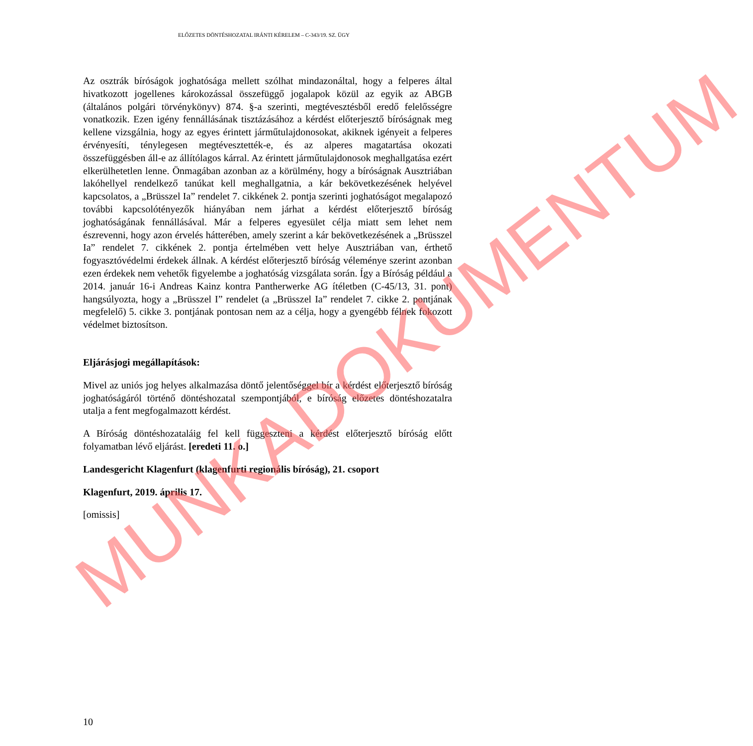ELŐZETES DÖNTÉSHOZATAL IRÁNTI KÉRELEM – C-343/19. SZ. ÜGY
Az osztrák bíróságok joghatósága mellett szólhat mindazonáltal, hogy a felperes által hivatkozott jogellenes károkozással összefüggő jogalapok közül az egyik az ABGB (általános polgári törvénykönyv) 874. §-a szerinti, megtévesztésből eredő felelősségre vonatkozik. Ezen igény fennállásának tisztázásához a kérdést előterjesztő bíróságnak meg kellene vizsgálnia, hogy az egyes érintett járműtulajdonosokat, akiknek igényeit a felperes érvényesíti, ténylegesen megtévesztették-e, és az alperes magatartása okozati összefüggésben áll-e az állítólagos kárral. Az érintett járműtulajdonosok meghallgatása ezért elkerülhetetlen lenne. Önmagában azonban az a körülmény, hogy a bíróságnak Ausztriában lakóhellyel rendelkező tanúkat kell meghallgatnia, a kár bekövetkezésének helyével kapcsolatos, a „Brüsszel Ia” rendelet 7. cikkének 2. pontja szerinti joghatóságot megalapozó további kapcsolótényezők hiányában nem járhat a kérdést előterjesztő bíróság joghatóságának fennállásával. Már a felperes egyesület célja miatt sem lehet nem észrevenni, hogy azon érvelés hátterében, amely szerint a kár bekövetkezésének a „Brüsszel Ia” rendelet 7. cikkének 2. pontja értelmében vett helye Ausztriában van, érthető fogyasztóvédelmi érdekek állnak. A kérdést előterjesztő bíróság véleménye szerint azonban ezen érdekek nem vehetők figyelembe a joghatóság vizsgálata során. Így a Bíróság például a 2014. január 16-i Andreas Kainz kontra Pantherwerke AG ítéletben (C-45/13, 31. pont) hangsúlyozta, hogy a „Brüsszel I” rendelet (a „Brüsszel Ia” rendelet 7. cikke 2. pontjának megfelelő) 5. cikke 3. pontjának pontosan nem az a célja, hogy a gyengébb félnek fokozott védelmet biztosítson.
Eljárásjogi megállapítások:
Mivel az uniós jog helyes alkalmazása döntő jelentőséggel bír a kérdést előterjesztő bíróság joghatóságáról történő döntéshozatal szempontjából, e bíróság előzetes döntéshozatalra utalja a fent megfogalmazott kérdést.
A Bíróság döntéshozataláig fel kell függeszteni a kérdést előterjesztő bíróság előtt folyamatban lévő eljárást. [eredeti 11. o.]
Landesgericht Klagenfurt (klagenfurti regionális bíróság), 21. csoport
Klagenfurt, 2019. április 17.
[omissis]
10
MUNKADOKUMENTUM